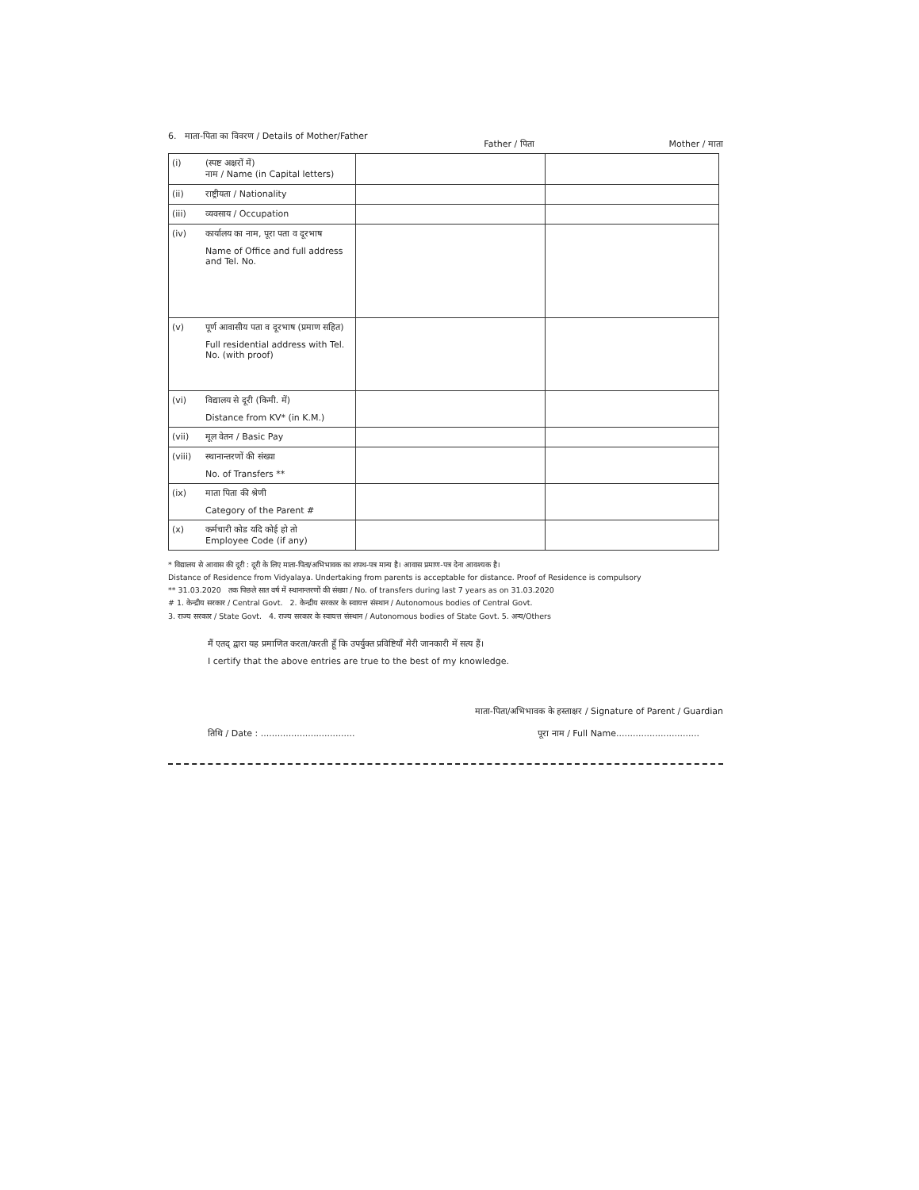6. माता-पिता का विवरण / Details of Mother/Father
Father / पिता Mother / माता
| (i) | (स्पष्ट अक्षरों में) नाम / Name (in Capital letters) | | |
| (ii) | राष्ट्रीयता / Nationality | | |
| (iii) | व्यवसाय / Occupation | | |
| (iv) | कार्यालय का नाम, पूरा पता व दूरभाष Name of Office and full address and Tel. No. | | |
| (v) | पूर्ण आवासीय पता व दूरभाष (प्रमाण सहित) Full residential address with Tel. No. (with proof) | | |
| (vi) | विद्यालय से दूरी (किमी. में) Distance from KV* (in K.M.) | | |
| (vii) | मूल वेतन / Basic Pay | | |
| (viii) | स्थानान्तरणों की संख्या No. of Transfers ** | | |
| (ix) | माता पिता की श्रेणी Category of the Parent # | | |
| (x) | कर्मचारी कोड यदि कोई हो तो Employee Code (if any) | | |
* विद्यालय से आवास की दूरी : दूरी के लिए माता-पिता/अभिभावक का शपथ-पत्र मान्य है। आवास प्रमाण-पत्र देना आवश्यक है।
Distance of Residence from Vidyalaya. Undertaking from parents is acceptable for distance. Proof of Residence is compulsory
** 31.03.2020 तक पिछले सात वर्ष में स्थानान्तरणों की संख्या / No. of transfers during last 7 years as on 31.03.2020
# 1. केन्द्रीय सरकार / Central Govt. 2. केन्द्रीय सरकार के स्वायत्त संस्थान / Autonomous bodies of Central Govt.
3. राज्य सरकार / State Govt. 4. राज्य सरकार के स्वायत्त संस्थान / Autonomous bodies of State Govt. 5. अन्य/Others
मैं एतद् द्वारा यह प्रमाणित करता/करती हूँ कि उपर्युक्त प्रविष्टियाँ मेरी जानकारी में सत्य हैं।
I certify that the above entries are true to the best of my knowledge.
माता-पिता/अभिभावक के हस्ताक्षर / Signature of Parent / Guardian
तिथि / Date : .................................. पूरा नाम / Full Name..............................